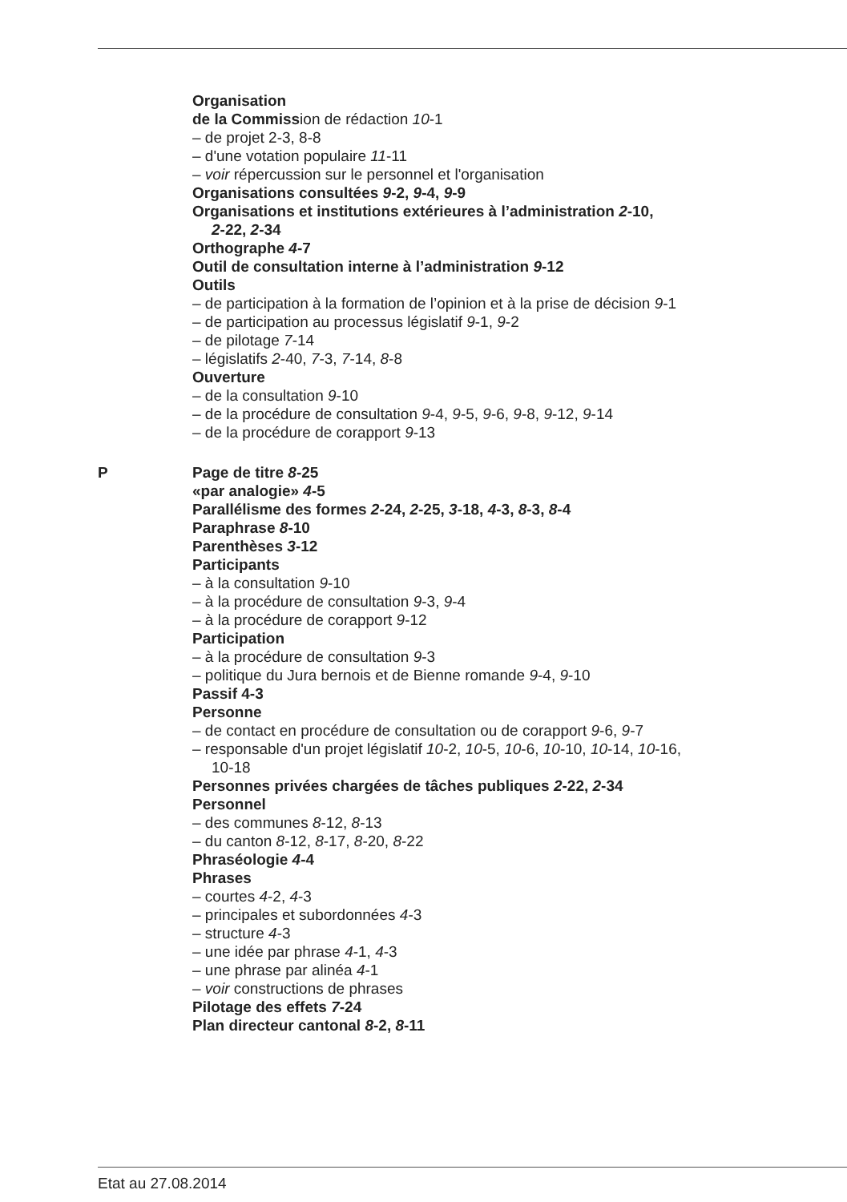Organisation
de la Commission de rédaction 10-1
– de projet 2-3, 8-8
– d'une votation populaire 11-11
– voir répercussion sur le personnel et l'organisation
Organisations consultées 9-2, 9-4, 9-9
Organisations et institutions extérieures à l’administration 2-10,
2-22, 2-34
Orthographe 4-7
Outil de consultation interne à l’administration 9-12
Outils
– de participation à la formation de l’opinion et à la prise de décision 9-1
– de participation au processus législatif 9-1, 9-2
– de pilotage 7-14
– législatifs 2-40, 7-3, 7-14, 8-8
Ouverture
– de la consultation 9-10
– de la procédure de consultation 9-4, 9-5, 9-6, 9-8, 9-12, 9-14
– de la procédure de corapport 9-13
P Page de titre 8-25
«par analogie» 4-5
Parallélisme des formes 2-24, 2-25, 3-18, 4-3, 8-3, 8-4
Paraphrase 8-10
Parenthèses 3-12
Participants
– à la consultation 9-10
– à la procédure de consultation 9-3, 9-4
– à la procédure de corapport 9-12
Participation
– à la procédure de consultation 9-3
– politique du Jura bernois et de Bienne romande 9-4, 9-10
Passif 4-3
Personne
– de contact en procédure de consultation ou de corapport 9-6, 9-7
– responsable d'un projet législatif 10-2, 10-5, 10-6, 10-10, 10-14, 10-16,
10-18
Personnes privées chargées de tâches publiques 2-22, 2-34
Personnel
– des communes 8-12, 8-13
– du canton 8-12, 8-17, 8-20, 8-22
Phraséologie 4-4
Phrases
– courtes 4-2, 4-3
– principales et subordonnées 4-3
– structure 4-3
– une idée par phrase 4-1, 4-3
– une phrase par alinéa 4-1
– voir constructions de phrases
Pilotage des effets 7-24
Plan directeur cantonal 8-2, 8-11
Etat au 27.08.2014